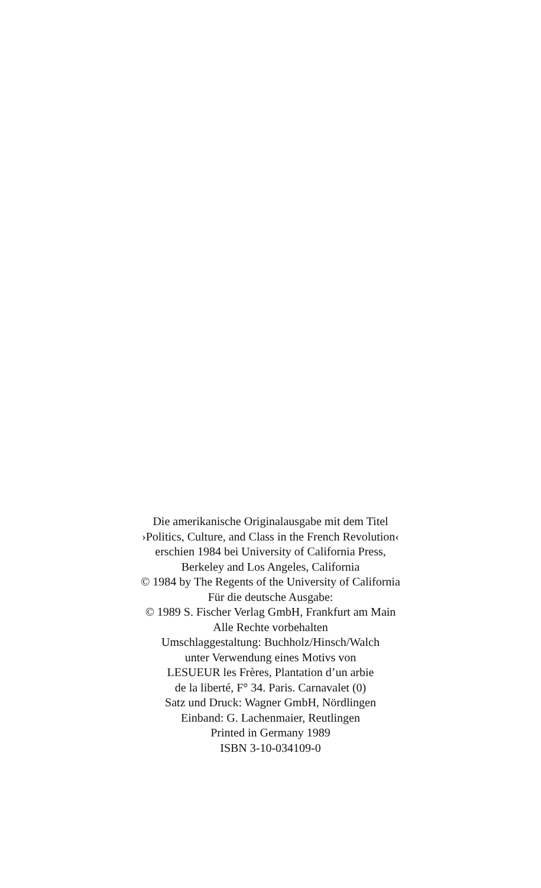Die amerikanische Originalausgabe mit dem Titel
›Politics, Culture, and Class in the French Revolution‹
erschien 1984 bei University of California Press,
Berkeley and Los Angeles, California
© 1984 by The Regents of the University of California
Für die deutsche Ausgabe:
© 1989 S. Fischer Verlag GmbH, Frankfurt am Main
Alle Rechte vorbehalten
Umschlaggestaltung: Buchholz/Hinsch/Walch
unter Verwendung eines Motivs von
LESUEUR les Frères, Plantation d’un arbie
de la liberté, F° 34. Paris. Carnavalet (0)
Satz und Druck: Wagner GmbH, Nördlingen
Einband: G. Lachenmaier, Reutlingen
Printed in Germany 1989
ISBN 3-10-034109-0